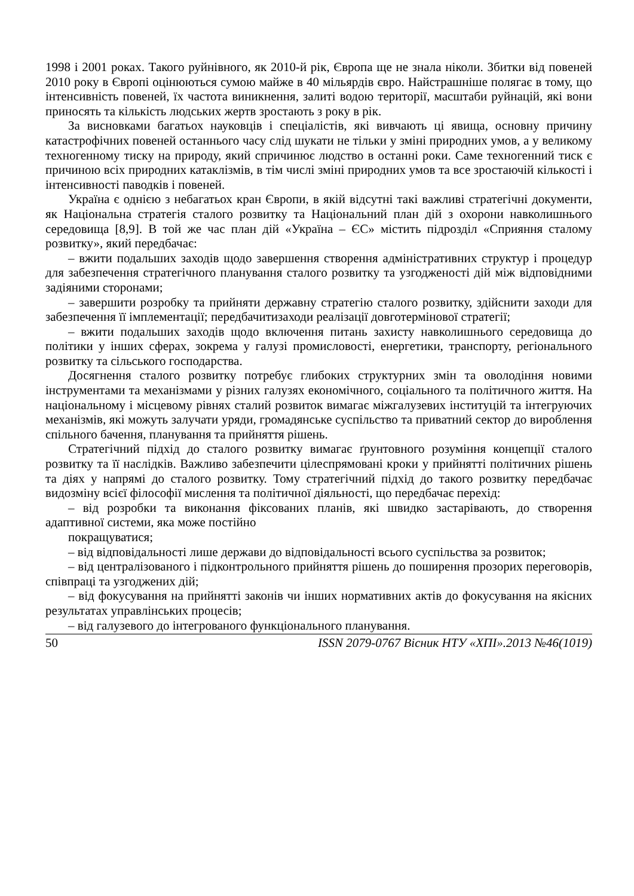1998 і 2001 роках. Такого руйнівного, як 2010-й рік, Європа ще не знала ніколи. Збитки від повеней 2010 року в Європі оцінюються сумою майже в 40 мільярдів євро. Найстрашніше полягає в тому, що інтенсивність повеней, їх частота виникнення, залиті водою території, масштаби руйнацій, які вони приносять та кількість людських жертв зростають з року в рік.
За висновками багатьох науковців і спеціалістів, які вивчають ці явища, основну причину катастрофічних повеней останнього часу слід шукати не тільки у зміні природних умов, а у великому техногенному тиску на природу, який спричинює людство в останні роки. Саме техногенний тиск є причиною всіх природних катаклізмів, в тім числі зміні природних умов та все зростаючій кількості і інтенсивності паводків і повеней.
Україна є однією з небагатьох кран Європи, в якій відсутні такі важливі стратегічні документи, як Національна стратегія сталого розвитку та Національний план дій з охорони навколишнього середовища [8,9]. В той же час план дій «Україна – ЄС» містить підрозділ «Сприяння сталому розвитку», який передбачає:
– вжити подальших заходів щодо завершення створення адміністративних структур і процедур для забезпечення стратегічного планування сталого розвитку та узгодженості дій між відповідними задіяними сторонами;
– завершити розробку та прийняти державну стратегію сталого розвитку, здійснити заходи для забезпечення її імплементації; передбачитизаходи реалізації довготермінової стратегії;
– вжити подальших заходів щодо включення питань захисту навколишнього середовища до політики у інших сферах, зокрема у галузі промисловості, енергетики, транспорту, регіонального розвитку та сільського господарства.
Досягнення сталого розвитку потребує глибоких структурних змін та оволодіння новими інструментами та механізмами у різних галузях економічного, соціального та політичного життя. На національному і місцевому рівнях сталий розвиток вимагає міжгалузевих інституцій та інтегруючих механізмів, які можуть залучати уряди, громадянське суспільство та приватний сектор до вироблення спільного бачення, планування та прийняття рішень.
Стратегічний підхід до сталого розвитку вимагає ґрунтовного розуміння концепції сталого розвитку та її наслідків. Важливо забезпечити цілеспрямовані кроки у прийнятті політичних рішень та діях у напрямі до сталого розвитку. Тому стратегічний підхід до такого розвитку передбачає видозміну всієї філософії мислення та політичної діяльності, що передбачає перехід:
– від розробки та виконання фіксованих планів, які швидко застарівають, до створення адаптивної системи, яка може постійно
покращуватися;
– від відповідальності лише держави до відповідальності всього суспільства за розвиток;
– від централізованого і підконтрольного прийняття рішень до поширення прозорих переговорів, співпраці та узгоджених дій;
– від фокусування на прийнятті законів чи інших нормативних актів до фокусування на якісних результатах управлінських процесів;
– від галузевого до інтегрованого функціонального планування.
50 ISSN 2079-0767 Вісник НТУ «ХПІ».2013 №46(1019)